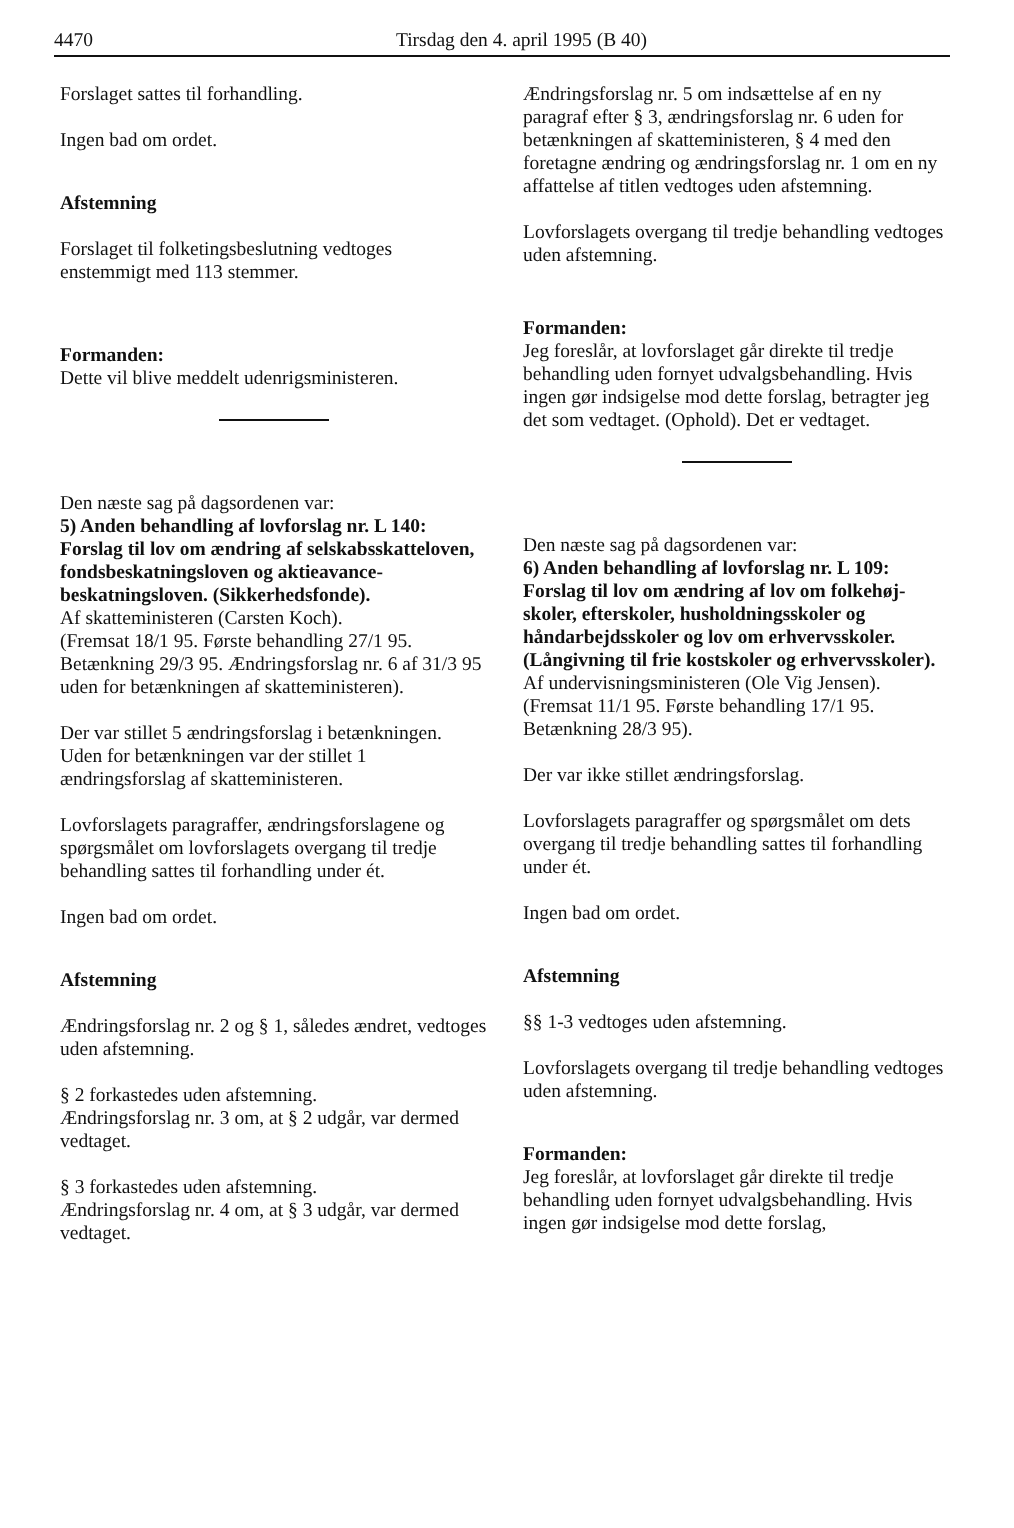4470 Tirsdag den 4. april 1995 (B 40)
Forslaget sattes til forhandling.
Ingen bad om ordet.
Afstemning
Forslaget til folketingsbeslutning vedtoges enstemmigt med 113 stemmer.
Formanden:
Dette vil blive meddelt udenrigsministeren.
Den næste sag på dagsordenen var:
5) Anden behandling af lovforslag nr. L 140: Forslag til lov om ændring af selskabsskatte­loven, fondsbeskatningsloven og aktieavance­beskatningsloven. (Sikkerhedsfonde).
Af skatteministeren (Carsten Koch).
(Fremsat 18/1 95. Første behandling 27/1 95. Betænkning 29/3 95. Ændringsforslag nr. 6 af 31/3 95 uden for betænkningen af skattemini­steren).
Der var stillet 5 ændringsforslag i betænknin­gen.
Uden for betænkningen var der stillet 1 ændringsforslag af skatteministeren.
Lovforslagets paragraffer, ændringsforslagene og spørgsmålet om lovforslagets overgang til tredje behandling sattes til forhandling under ét.
Ingen bad om ordet.
Afstemning
Ændringsforslag nr. 2 og § 1, således ændret, vedtoges uden afstemning.
§ 2 forkastedes uden afstemning.
Ændringsforslag nr. 3 om, at § 2 udgår, var der­med vedtaget.
§ 3 forkastedes uden afstemning.
Ændringsforslag nr. 4 om, at § 3 udgår, var der­med vedtaget.
Ændringsforslag nr. 5 om indsættelse af en ny paragraf efter § 3, ændringsforslag nr. 6 uden for betænkningen af skatteministeren, § 4 med den foretagne ændring og ændringsforslag nr. 1 om en ny affattelse af titlen vedtoges uden afstemning.
Lovforslagets overgang til tredje behandling vedtoges uden afstemning.
Formanden:
Jeg foreslår, at lovforslaget går direkte til tredje behandling uden fornyet udvalgsbehandling. Hvis ingen gør indsigelse mod dette forslag, betragter jeg det som vedtaget. (Ophold). Det er vedtaget.
Den næste sag på dagsordenen var:
6) Anden behandling af lovforslag nr. L 109: Forslag til lov om ændring af lov om folkehøj­skoler, efterskoler, husholdningsskoler og håndarbejdsskoler og lov om erhvervsskoler. (Långivning til frie kostskoler og erhvervs­skoler).
Af undervisningsministeren (Ole Vig Jensen).
(Fremsat 11/1 95. Første behandling 17/1 95. Betænkning 28/3 95).
Der var ikke stillet ændringsforslag.
Lovforslagets paragraffer og spørgsmålet om dets overgang til tredje behandling sattes til for­handling under ét.
Ingen bad om ordet.
Afstemning
§§ 1-3 vedtoges uden afstemning.
Lovforslagets overgang til tredje behandling vedtoges uden afstemning.
Formanden:
Jeg foreslår, at lovforslaget går direkte til tredje behandling uden fornyet udvalgsbehandling. Hvis ingen gør indsigelse mod dette forslag,